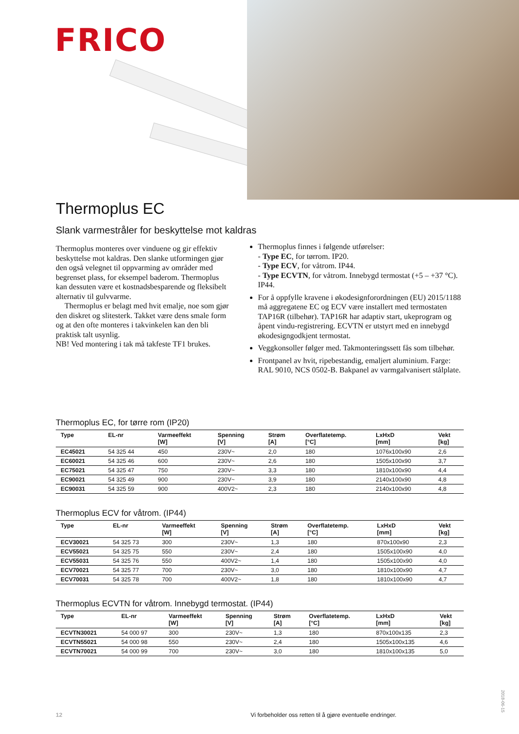FRICO
Thermoplus EC
Slank varmestråler for beskyttelse mot kaldras
Thermoplus monteres over vinduene og gir effektiv beskyttelse mot kaldras. Den slanke utformingen gjør den også velegnet til oppvarming av områder med begrenset plass, for eksempel baderom. Thermoplus kan dessuten være et kostnadsbesparende og fleksibelt alternativ til gulvvarme.
Thermoplus er belagt med hvit emalje, noe som gjør den diskret og slitesterk. Takket være dens smale form og at den ofte monteres i takvinkelen kan den bli praktisk talt usynlig.
NB! Ved montering i tak må takfeste TF1 brukes.
Thermoplus finnes i følgende utførelser:
- Type EC, for tørrom. IP20.
- Type ECV, for våtrom. IP44.
- Type ECVTN, for våtrom. Innebygd termostat (+5 – +37 °C). IP44.
For å oppfylle kravene i økodesignforordningen (EU) 2015/1188 må aggregatene EC og ECV være installert med termostaten TAP16R (tilbehør). TAP16R har adaptiv start, ukeprogram og åpent vindu-registrering. ECVTN er utstyrt med en innebygd økodesigngodkjent termostat.
Veggkonsoller følger med. Takmonteringssett fås som tilbehør.
Frontpanel av hvit, ripebestandig, emaljert aluminium. Farge: RAL 9010, NCS 0502-B. Bakpanel av varmgalvanisert stålplate.
Thermoplus EC, for tørre rom (IP20)
| Type | EL-nr | Varmeeffekt [W] | Spenning [V] | Strøm [A] | Overflatetemp. [°C] | LxHxD [mm] | Vekt [kg] |
| --- | --- | --- | --- | --- | --- | --- | --- |
| EC45021 | 54 325 44 | 450 | 230V~ | 2,0 | 180 | 1076x100x90 | 2,6 |
| EC60021 | 54 325 46 | 600 | 230V~ | 2,6 | 180 | 1505x100x90 | 3,7 |
| EC75021 | 54 325 47 | 750 | 230V~ | 3,3 | 180 | 1810x100x90 | 4,4 |
| EC90021 | 54 325 49 | 900 | 230V~ | 3,9 | 180 | 2140x100x90 | 4,8 |
| EC90031 | 54 325 59 | 900 | 400V2~ | 2,3 | 180 | 2140x100x90 | 4,8 |
Thermoplus ECV for våtrom. (IP44)
| Type | EL-nr | Varmeeffekt [W] | Spenning [V] | Strøm [A] | Overflatetemp. [°C] | LxHxD [mm] | Vekt [kg] |
| --- | --- | --- | --- | --- | --- | --- | --- |
| ECV30021 | 54 325 73 | 300 | 230V~ | 1,3 | 180 | 870x100x90 | 2,3 |
| ECV55021 | 54 325 75 | 550 | 230V~ | 2,4 | 180 | 1505x100x90 | 4,0 |
| ECV55031 | 54 325 76 | 550 | 400V2~ | 1,4 | 180 | 1505x100x90 | 4,0 |
| ECV70021 | 54 325 77 | 700 | 230V~ | 3,0 | 180 | 1810x100x90 | 4,7 |
| ECV70031 | 54 325 78 | 700 | 400V2~ | 1,8 | 180 | 1810x100x90 | 4,7 |
Thermoplus ECVTN for våtrom. Innebygd termostat. (IP44)
| Type | EL-nr | Varmeeffekt [W] | Spenning [V] | Strøm [A] | Overflatetemp. [°C] | LxHxD [mm] | Vekt [kg] |
| --- | --- | --- | --- | --- | --- | --- | --- |
| ECVTN30021 | 54 000 97 | 300 | 230V~ | 1,3 | 180 | 870x100x135 | 2,3 |
| ECVTN55021 | 54 000 98 | 550 | 230V~ | 2,4 | 180 | 1505x100x135 | 4,6 |
| ECVTN70021 | 54 000 99 | 700 | 230V~ | 3,0 | 180 | 1810x100x135 | 5,0 |
12 Vi forbeholder oss retten til å gjøre eventuelle endringer.
2018-06-15